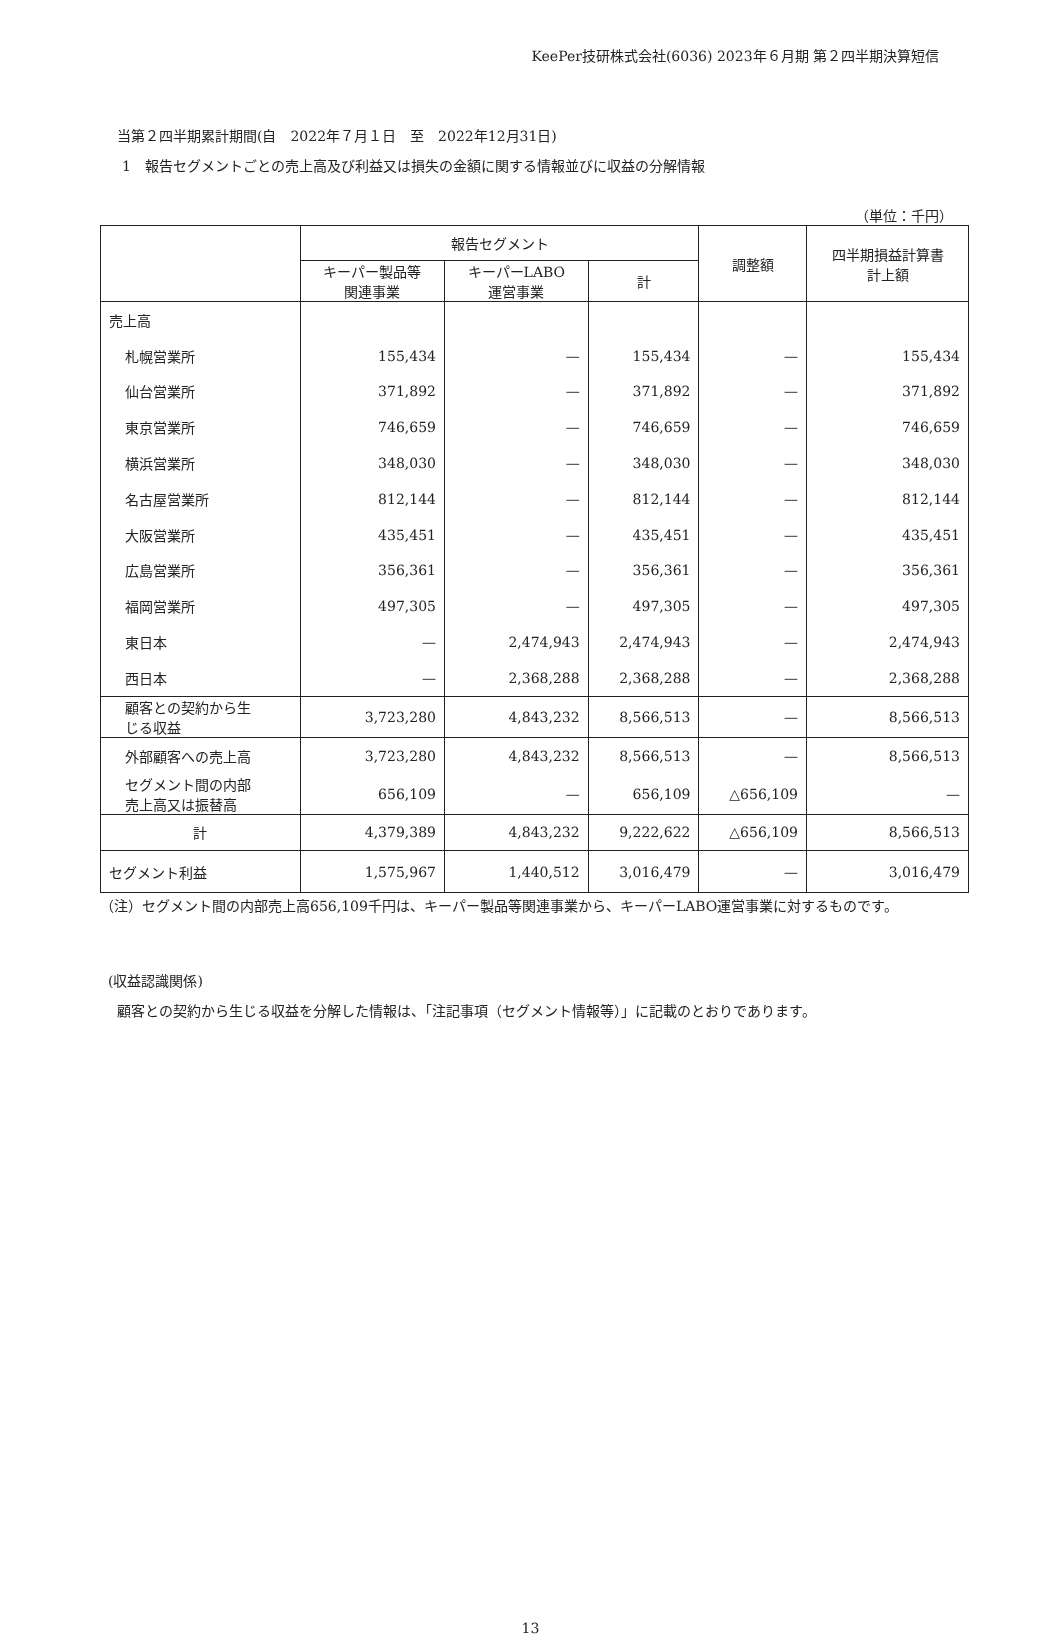KeePer技研株式会社(6036) 2023年６月期 第２四半期決算短信
当第２四半期累計期間(自　2022年７月１日　至　2022年12月31日)
1　報告セグメントごとの売上高及び利益又は損失の金額に関する情報並びに収益の分解情報
（単位：千円）
| | 報告セグメント | | | 調整額 | 四半期損益計算書 計上額 |
| --- | --- | --- | --- | --- | --- |
| | キーパー製品等 関連事業 | キーパーLABO 運営事業 | 計 | | |
| 売上高 | | | | | |
| 札幌営業所 | 155,434 | — | 155,434 | — | 155,434 |
| 仙台営業所 | 371,892 | — | 371,892 | — | 371,892 |
| 東京営業所 | 746,659 | — | 746,659 | — | 746,659 |
| 横浜営業所 | 348,030 | — | 348,030 | — | 348,030 |
| 名古屋営業所 | 812,144 | — | 812,144 | — | 812,144 |
| 大阪営業所 | 435,451 | — | 435,451 | — | 435,451 |
| 広島営業所 | 356,361 | — | 356,361 | — | 356,361 |
| 福岡営業所 | 497,305 | — | 497,305 | — | 497,305 |
| 東日本 | — | 2,474,943 | 2,474,943 | — | 2,474,943 |
| 西日本 | — | 2,368,288 | 2,368,288 | — | 2,368,288 |
| 顧客との契約から生 じる収益 | 3,723,280 | 4,843,232 | 8,566,513 | — | 8,566,513 |
| 外部顧客への売上高 | 3,723,280 | 4,843,232 | 8,566,513 | — | 8,566,513 |
| セグメント間の内部 売上高又は振替高 | 656,109 | — | 656,109 | △656,109 | — |
| 計 | 4,379,389 | 4,843,232 | 9,222,622 | △656,109 | 8,566,513 |
| セグメント利益 | 1,575,967 | 1,440,512 | 3,016,479 | — | 3,016,479 |
（注）セグメント間の内部売上高656,109千円は、キーパー製品等関連事業から、キーパーLABO運営事業に対するものです。
(収益認識関係)
顧客との契約から生じる収益を分解した情報は、「注記事項（セグメント情報等）」に記載のとおりであります。
13